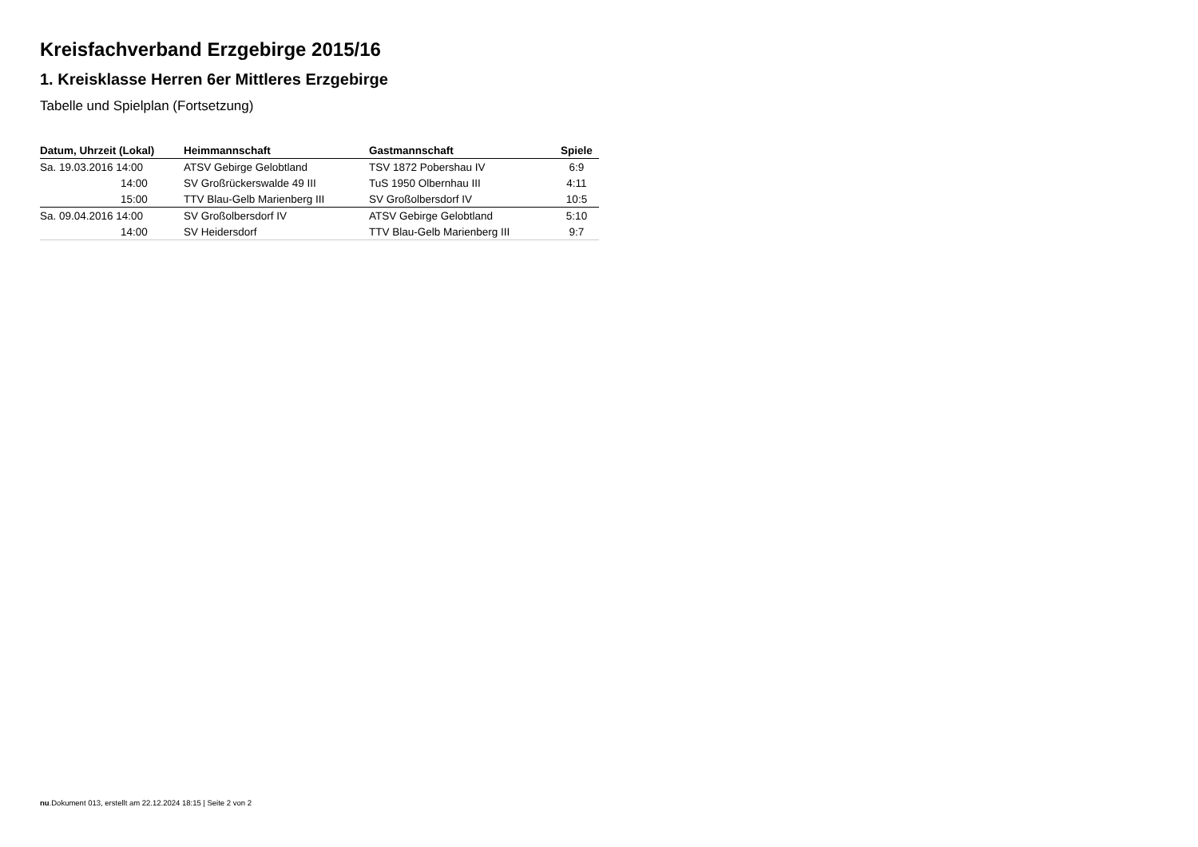Kreisfachverband Erzgebirge 2015/16
1. Kreisklasse Herren 6er Mittleres Erzgebirge
Tabelle und Spielplan (Fortsetzung)
| Datum, Uhrzeit (Lokal) | Heimmannschaft | Gastmannschaft | Spiele |
| --- | --- | --- | --- |
| Sa. 19.03.2016 14:00 | ATSV Gebirge Gelobtland | TSV 1872 Pobershau IV | 6:9 |
| 14:00 | SV Großrückerswalde 49 III | TuS 1950 Olbernhau III | 4:11 |
| 15:00 | TTV Blau-Gelb Marienberg III | SV Großolbersdorf IV | 10:5 |
| Sa. 09.04.2016 14:00 | SV Großolbersdorf IV | ATSV Gebirge Gelobtland | 5:10 |
| 14:00 | SV Heidersdorf | TTV Blau-Gelb Marienberg III | 9:7 |
nu.Dokument 013, erstellt am 22.12.2024 18:15 | Seite 2 von 2